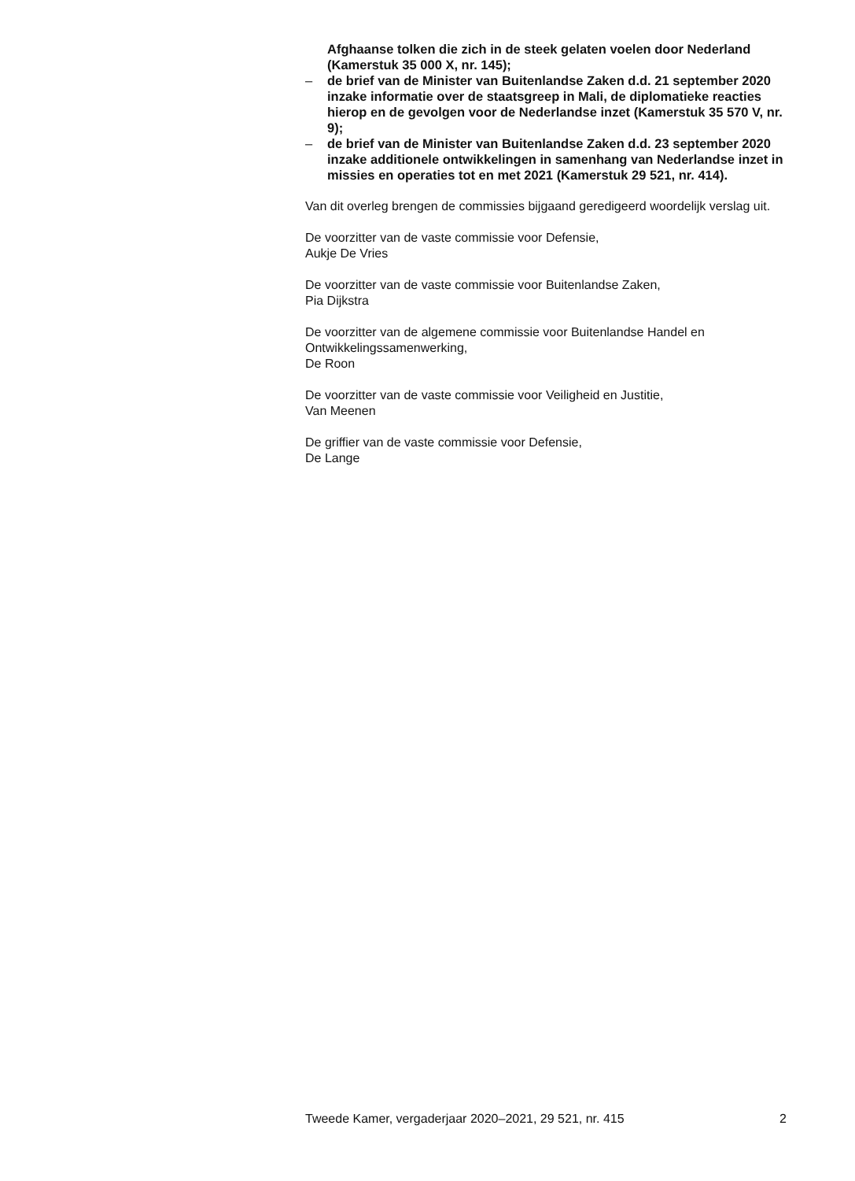Afghaanse tolken die zich in de steek gelaten voelen door Nederland (Kamerstuk 35 000 X, nr. 145);
– de brief van de Minister van Buitenlandse Zaken d.d. 21 september 2020 inzake informatie over de staatsgreep in Mali, de diplomatieke reacties hierop en de gevolgen voor de Nederlandse inzet (Kamerstuk 35 570 V, nr. 9);
– de brief van de Minister van Buitenlandse Zaken d.d. 23 september 2020 inzake additionele ontwikkelingen in samenhang van Nederlandse inzet in missies en operaties tot en met 2021 (Kamerstuk 29 521, nr. 414).
Van dit overleg brengen de commissies bijgaand geredigeerd woordelijk verslag uit.
De voorzitter van de vaste commissie voor Defensie,
Aukje De Vries
De voorzitter van de vaste commissie voor Buitenlandse Zaken,
Pia Dijkstra
De voorzitter van de algemene commissie voor Buitenlandse Handel en Ontwikkelingssamenwerking,
De Roon
De voorzitter van de vaste commissie voor Veiligheid en Justitie,
Van Meenen
De griffier van de vaste commissie voor Defensie,
De Lange
Tweede Kamer, vergaderjaar 2020–2021, 29 521, nr. 415 2